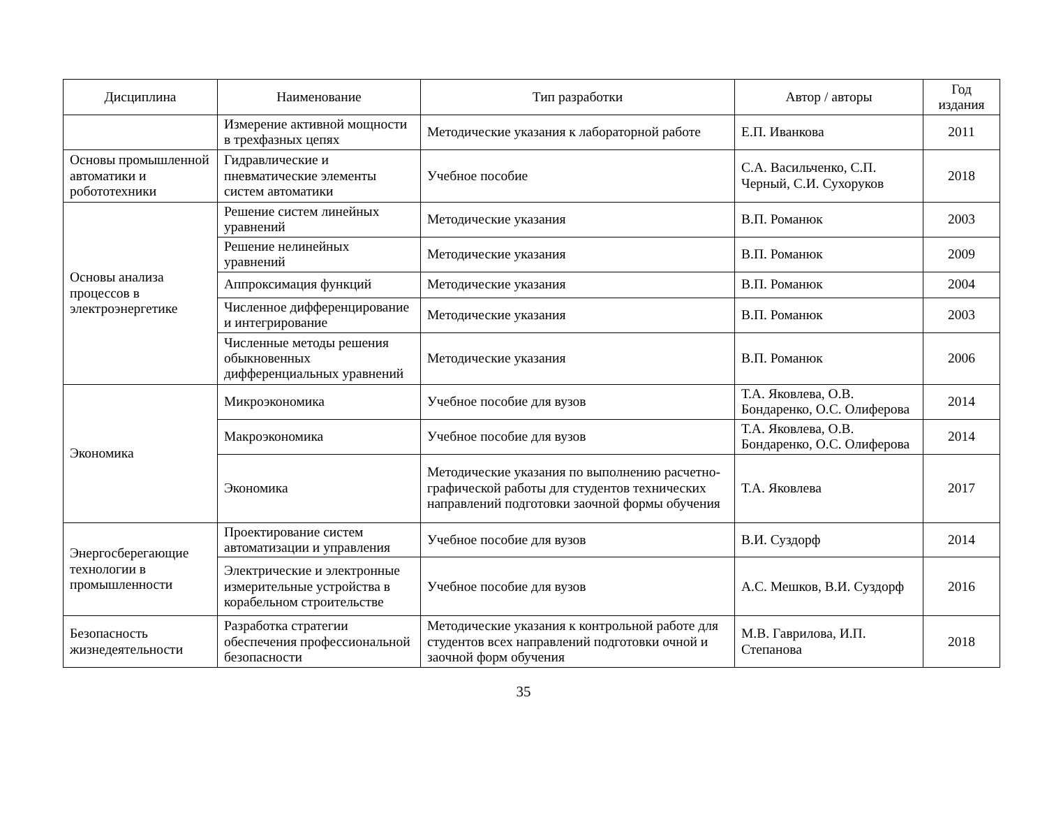| Дисциплина | Наименование | Тип разработки | Автор / авторы | Год издания |
| --- | --- | --- | --- | --- |
| | Измерение активной мощности в трехфазных цепях | Методические указания к лабораторной работе | Е.П. Иванкова | 2011 |
| Основы промышленной автоматики и робототехники | Гидравлические и пневматические элементы систем автоматики | Учебное пособие | С.А. Васильченко, С.П. Черный, С.И. Сухоруков | 2018 |
| Основы анализа процессов в электроэнергетике | Решение систем линейных уравнений | Методические указания | В.П. Романюк | 2003 |
| | Решение нелинейных уравнений | Методические указания | В.П. Романюк | 2009 |
| | Аппроксимация функций | Методические указания | В.П. Романюк | 2004 |
| | Численное дифференцирование и интегрирование | Методические указания | В.П. Романюк | 2003 |
| | Численные методы решения обыкновенных дифференциальных уравнений | Методические указания | В.П. Романюк | 2006 |
| Экономика | Микроэкономика | Учебное пособие для вузов | Т.А. Яковлева, О.В. Бондаренко, О.С. Олиферова | 2014 |
| | Макроэкономика | Учебное пособие для вузов | Т.А. Яковлева, О.В. Бондаренко, О.С. Олиферова | 2014 |
| | Экономика | Методические указания по выполнению расчетно-графической работы для студентов технических направлений подготовки заочной формы обучения | Т.А. Яковлева | 2017 |
| Энергосберегающие технологии в промышленности | Проектирование систем автоматизации и управления | Учебное пособие для вузов | В.И. Суздорф | 2014 |
| | Электрические и электронные измерительные устройства в корабельном строительстве | Учебное пособие для вузов | А.С. Мешков, В.И. Суздорф | 2016 |
| Безопасность жизнедеятельности | Разработка стратегии обеспечения профессиональной безопасности | Методические указания к контрольной работе для студентов всех направлений подготовки очной и заочной форм обучения | М.В. Гаврилова, И.П. Степанова | 2018 |
35